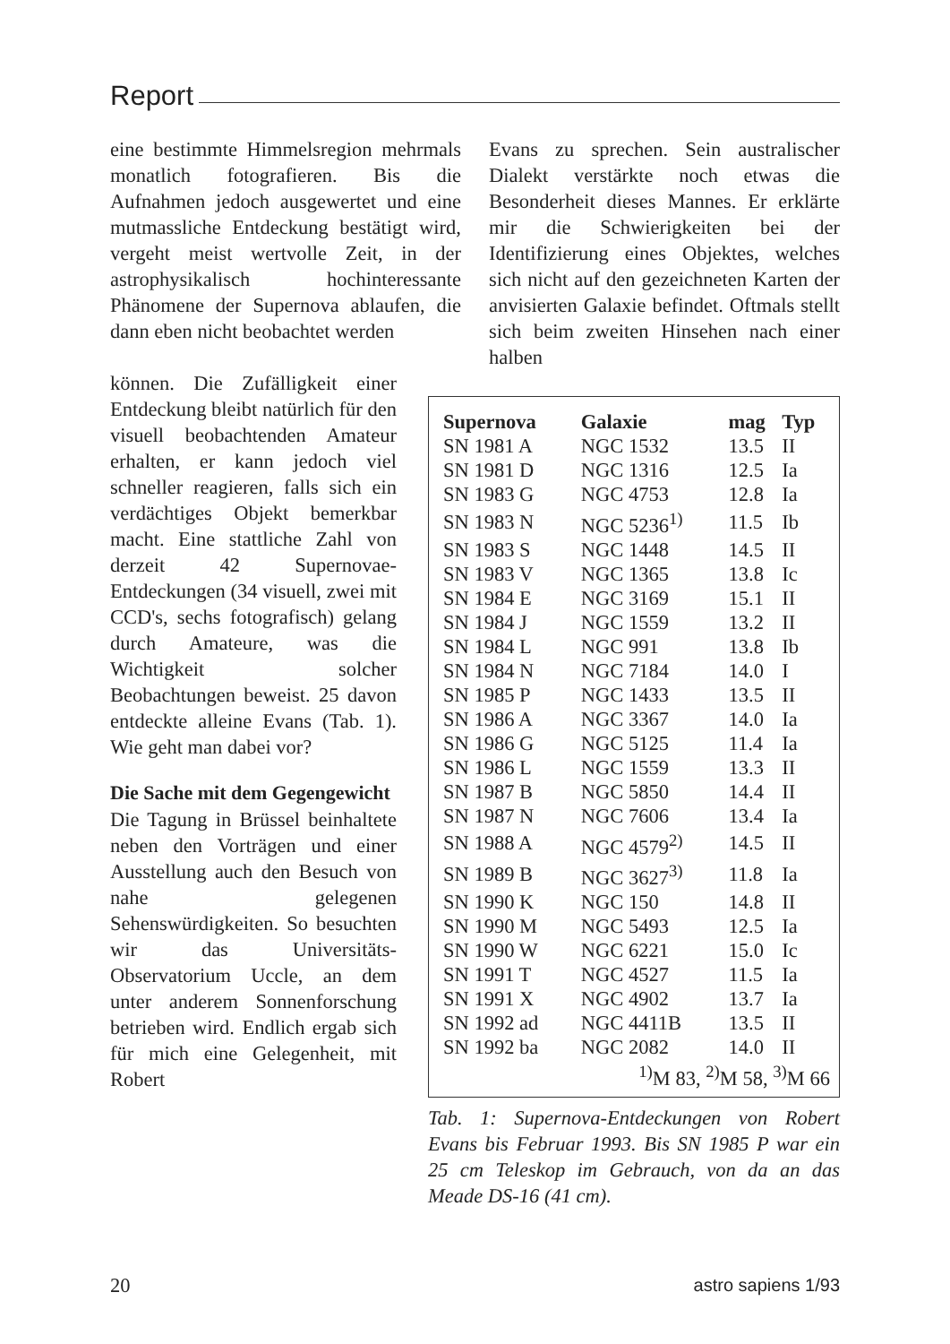Report
eine bestimmte Himmelsregion mehrmals monatlich fotografieren. Bis die Aufnahmen jedoch ausgewertet und eine mutmassliche Entdeckung bestätigt wird, vergeht meist wertvolle Zeit, in der astrophysikalisch hochinteressante Phänomene der Supernova ablaufen, die dann eben nicht beobachtet werden
Evans zu sprechen. Sein australischer Dialekt verstärkte noch etwas die Besonderheit dieses Mannes. Er erklärte mir die Schwierigkeiten bei der Identifizierung eines Objektes, welches sich nicht auf den gezeichneten Karten der anvisierten Galaxie befindet. Oftmals stellt sich beim zweiten Hinsehen nach einer halben
können. Die Zufälligkeit einer Entdeckung bleibt natürlich für den visuell beobachtenden Amateur erhalten, er kann jedoch viel schneller reagieren, falls sich ein verdächtiges Objekt bemerkbar macht. Eine stattliche Zahl von derzeit 42 Supernovae-Entdeckungen (34 visuell, zwei mit CCD's, sechs fotografisch) gelang durch Amateure, was die Wichtigkeit solcher Beobachtungen beweist. 25 davon entdeckte alleine Evans (Tab. 1). Wie geht man dabei vor?
Die Sache mit dem Gegengewicht
Die Tagung in Brüssel beinhaltete neben den Vorträgen und einer Ausstellung auch den Besuch von nahe gelegenen Sehenswürdigkeiten. So besuchten wir das Universitäts-Observatorium Uccle, an dem unter anderem Sonnenforschung betrieben wird. Endlich ergab sich für mich eine Gelegenheit, mit Robert
| Supernova | Galaxie | mag | Typ |
| --- | --- | --- | --- |
| SN 1981 A | NGC 1532 | 13.5 | II |
| SN 1981 D | NGC 1316 | 12.5 | Ia |
| SN 1983 G | NGC 4753 | 12.8 | Ia |
| SN 1983 N | NGC 5236<sup>1)</sup> | 11.5 | Ib |
| SN 1983 S | NGC 1448 | 14.5 | II |
| SN 1983 V | NGC 1365 | 13.8 | Ic |
| SN 1984 E | NGC 3169 | 15.1 | II |
| SN 1984 J | NGC 1559 | 13.2 | II |
| SN 1984 L | NGC 991 | 13.8 | Ib |
| SN 1984 N | NGC 7184 | 14.0 | I |
| SN 1985 P | NGC 1433 | 13.5 | II |
| SN 1986 A | NGC 3367 | 14.0 | Ia |
| SN 1986 G | NGC 5125 | 11.4 | Ia |
| SN 1986 L | NGC 1559 | 13.3 | II |
| SN 1987 B | NGC 5850 | 14.4 | II |
| SN 1987 N | NGC 7606 | 13.4 | Ia |
| SN 1988 A | NGC 4579<sup>2)</sup> | 14.5 | II |
| SN 1989 B | NGC 3627<sup>3)</sup> | 11.8 | Ia |
| SN 1990 K | NGC 150 | 14.8 | II |
| SN 1990 M | NGC 5493 | 12.5 | Ia |
| SN 1990 W | NGC 6221 | 15.0 | Ic |
| SN 1991 T | NGC 4527 | 11.5 | Ia |
| SN 1991 X | NGC 4902 | 13.7 | Ia |
| SN 1992 ad | NGC 4411B | 13.5 | II |
| SN 1992 ba | NGC 2082 | 14.0 | II |
| <sup>1)</sup> M 83, <sup>2)</sup>M 58, <sup>3)</sup>M 66 | | | |
Tab. 1: Supernova-Entdeckungen von Robert Evans bis Februar 1993. Bis SN 1985 P war ein 25 cm Teleskop im Gebrauch, von da an das Meade DS-16 (41 cm).
20 astro sapiens 1/93